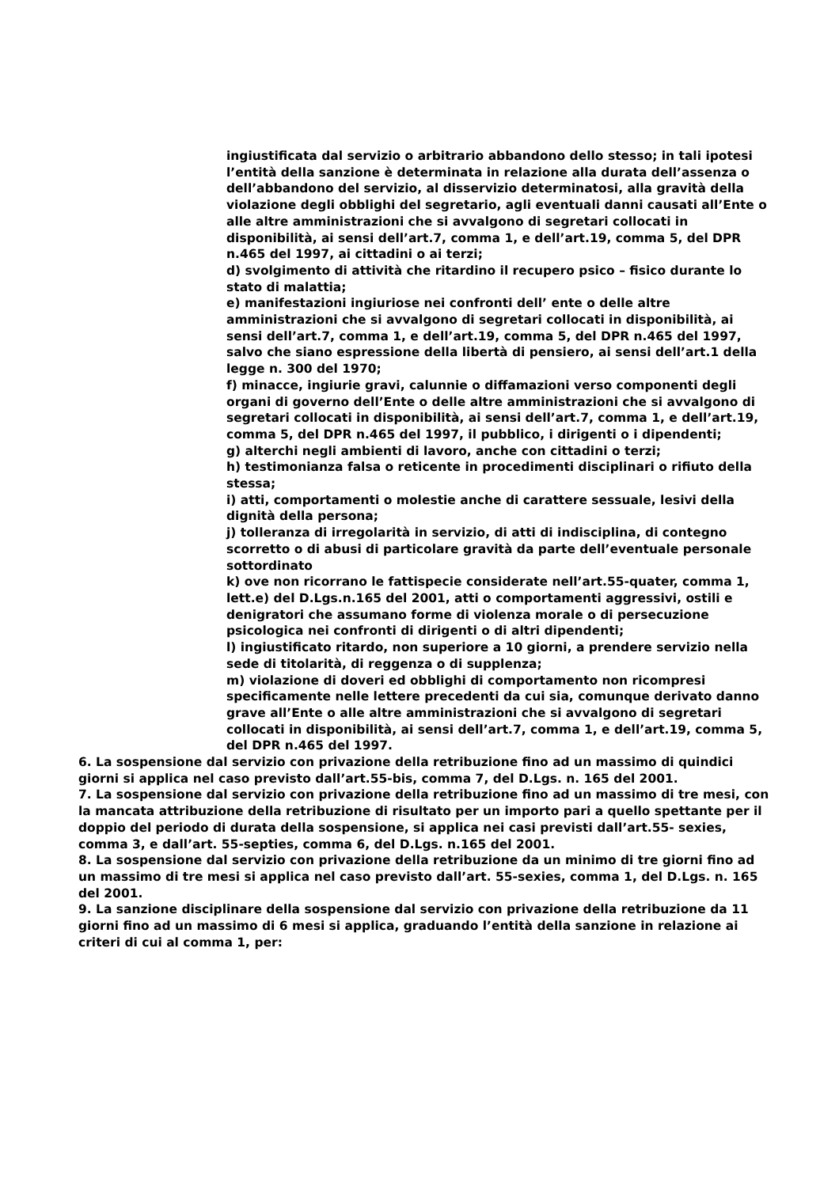ingiustificata dal servizio o arbitrario abbandono dello stesso; in tali ipotesi l’entità della sanzione è determinata in relazione alla durata dell’assenza o dell’abbandono del servizio, al disservizio determinatosi, alla gravità della violazione degli obblighi del segretario, agli eventuali danni causati all’Ente o alle altre amministrazioni che si avvalgono di segretari collocati in disponibilità, ai sensi dell’art.7, comma 1, e dell’art.19, comma 5, del DPR n.465 del 1997, ai cittadini o ai terzi;
d) svolgimento di attività che ritardino il recupero psico – fisico durante lo stato di malattia;
e) manifestazioni ingiuriose nei confronti dell’ ente o delle altre amministrazioni che si avvalgono di segretari collocati in disponibilità, ai sensi dell’art.7, comma 1, e dell’art.19, comma 5, del DPR n.465 del 1997, salvo che siano espressione della libertà di pensiero, ai sensi dell’art.1 della legge n. 300 del 1970;
f) minacce, ingiurie gravi, calunnie o diffamazioni verso componenti degli organi di governo dell’Ente o delle altre amministrazioni che si avvalgono di segretari collocati in disponibilità, ai sensi dell’art.7, comma 1, e dell’art.19, comma 5, del DPR n.465 del 1997, il pubblico, i dirigenti o i dipendenti;
g) alterchi negli ambienti di lavoro, anche con cittadini o terzi;
h) testimonianza falsa o reticente in procedimenti disciplinari o rifiuto della stessa;
i) atti, comportamenti o molestie anche di carattere sessuale, lesivi della dignità della persona;
j) tolleranza di irregolarità in servizio, di atti di indisciplina, di contegno scorretto o di abusi di particolare gravità da parte dell’eventuale personale sottordinato
k) ove non ricorrano le fattispecie considerate nell’art.55-quater, comma 1, lett.e) del D.Lgs.n.165 del 2001, atti o comportamenti aggressivi, ostili e denigratori che assumano forme di violenza morale o di persecuzione psicologica nei confronti di dirigenti o di altri dipendenti;
l) ingiustificato ritardo, non superiore a 10 giorni, a prendere servizio nella sede di titolarità, di reggenza o di supplenza;
m) violazione di doveri ed obblighi di comportamento non ricompresi specificamente nelle lettere precedenti da cui sia, comunque derivato danno grave all’Ente o alle altre amministrazioni che si avvalgono di segretari collocati in disponibilità, ai sensi dell’art.7, comma 1, e dell’art.19, comma 5, del DPR n.465 del 1997.
6. La sospensione dal servizio con privazione della retribuzione fino ad un massimo di quindici giorni si applica nel caso previsto dall’art.55-bis, comma 7, del D.Lgs. n. 165 del 2001.
7. La sospensione dal servizio con privazione della retribuzione fino ad un massimo di tre mesi, con la mancata attribuzione della retribuzione di risultato per un importo pari a quello spettante per il doppio del periodo di durata della sospensione, si applica nei casi previsti dall’art.55- sexies, comma 3, e dall’art. 55-septies, comma 6, del D.Lgs. n.165 del 2001.
8. La sospensione dal servizio con privazione della retribuzione da un minimo di tre giorni fino ad un massimo di tre mesi si applica nel caso previsto dall’art. 55-sexies, comma 1, del D.Lgs. n. 165 del 2001.
9. La sanzione disciplinare della sospensione dal servizio con privazione della retribuzione da 11 giorni fino ad un massimo di 6 mesi si applica, graduando l’entità della sanzione in relazione ai criteri di cui al comma 1, per: